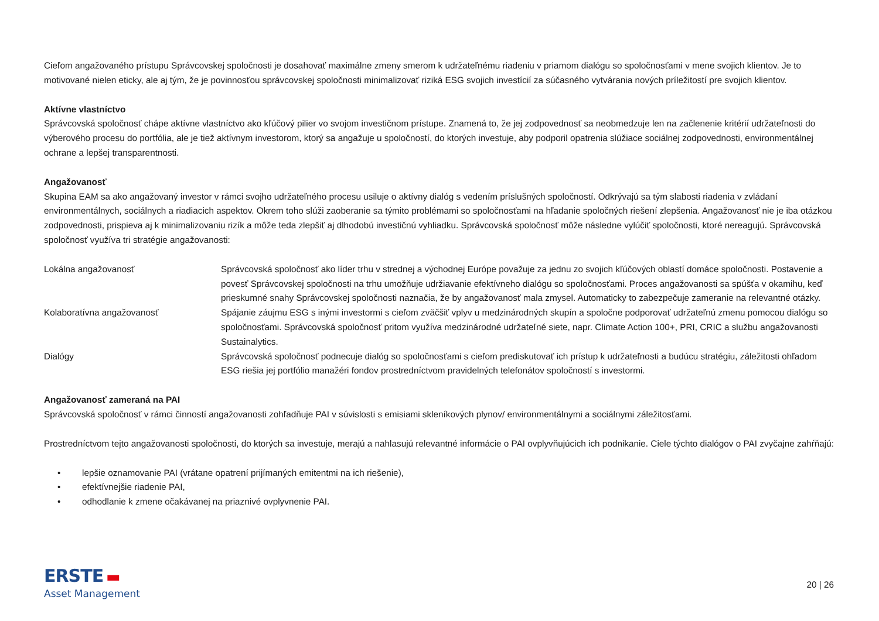Cieľom angažovaného prístupu Správcovskej spoločnosti je dosahovať maximálne zmeny smerom k udržateľnému riadeniu v priamom dialógu so spoločnosťami v mene svojich klientov. Je to motivované nielen eticky, ale aj tým, že je povinnosťou správcovskej spoločnosti minimalizovať riziká ESG svojich investícií za súčasného vytvárania nových príležitostí pre svojich klientov.
Aktívne vlastníctvo
Správcovská spoločnosť chápe aktívne vlastníctvo ako kľúčový pilier vo svojom investičnom prístupe. Znamená to, že jej zodpovednosť sa neobmedzuje len na začlenenie kritérií udržateľnosti do výberového procesu do portfólia, ale je tiež aktívnym investorom, ktorý sa angažuje u spoločností, do ktorých investuje, aby podporil opatrenia slúžiace sociálnej zodpovednosti, environmentálnej ochrane a lepšej transparentnosti.
Angažovanosť
Skupina EAM sa ako angažovaný investor v rámci svojho udržateľného procesu usiluje o aktívny dialóg s vedením príslušných spoločností. Odkrývajú sa tým slabosti riadenia v zvládaní environmentálnych, sociálnych a riadiacich aspektov. Okrem toho slúži zaoberanie sa týmito problémami so spoločnosťami na hľadanie spoločných riešení zlepšenia. Angažovanosť nie je iba otázkou zodpovednosti, prispieva aj k minimalizovaniu rizík a môže teda zlepšiť aj dlhodobú investičnú vyhliadku. Správcovská spoločnosť môže následne vylúčiť spoločnosti, ktoré nereagujú. Správcovská spoločnosť využíva tri stratégie angažovanosti:
| Lokálna angažovanosť | Správcovská spoločnosť ako líder trhu v strednej a východnej Európe považuje za jednu zo svojich kľúčových oblastí domáce spoločnosti. Postavenie a povesť Správcovskej spoločnosti na trhu umožňuje udržiavanie efektívneho dialógu so spoločnosťami. Proces angažovanosti sa spúšťa v okamihu, keď prieskumné snahy Správcovskej spoločnosti naznačia, že by angažovanosť mala zmysel. Automaticky to zabezpečuje zameranie na relevantné otázky. |
| Kolaboratívna angažovanosť | Spájanie záujmu ESG s inými investormi s cieľom zväčšiť vplyv u medzinárodných skupín a spoločne podporovať udržateľnú zmenu pomocou dialógu so spoločnosťami. Správcovská spoločnosť pritom využíva medzinárodné udržateľné siete, napr. Climate Action 100+, PRI, CRIC a službu angažovanosti Sustainalytics. |
| Dialógy | Správcovská spoločnosť podnecuje dialóg so spoločnosťami s cieľom prediskutovať ich prístup k udržateľnosti a budúcu stratégiu, záležitosti ohľadom ESG riešia jej portfólio manažéri fondov prostredníctvom pravidelných telefonátov spoločností s investormi. |
Angažovanosť zameraná na PAI
Správcovská spoločnosť v rámci činností angažovanosti zohľadňuje PAI v súvislosti s emisiami skleníkových plynov/ environmentálnymi a sociálnymi záležitosťami.
Prostredníctvom tejto angažovanosti spoločnosti, do ktorých sa investuje, merajú a nahlasujú relevantné informácie o PAI ovplyvňujúcich ich podnikanie. Ciele týchto dialógov o PAI zvyčajne zahŕňajú:
• lepšie oznamovanie PAI (vrátane opatrení prijímaných emitentmi na ich riešenie),
• efektívnejšie riadenie PAI,
• odhodlanie k zmene očakávanej na priaznivé ovplyvnenie PAI.
ERSTE ▬
Asset Management
20 | 26